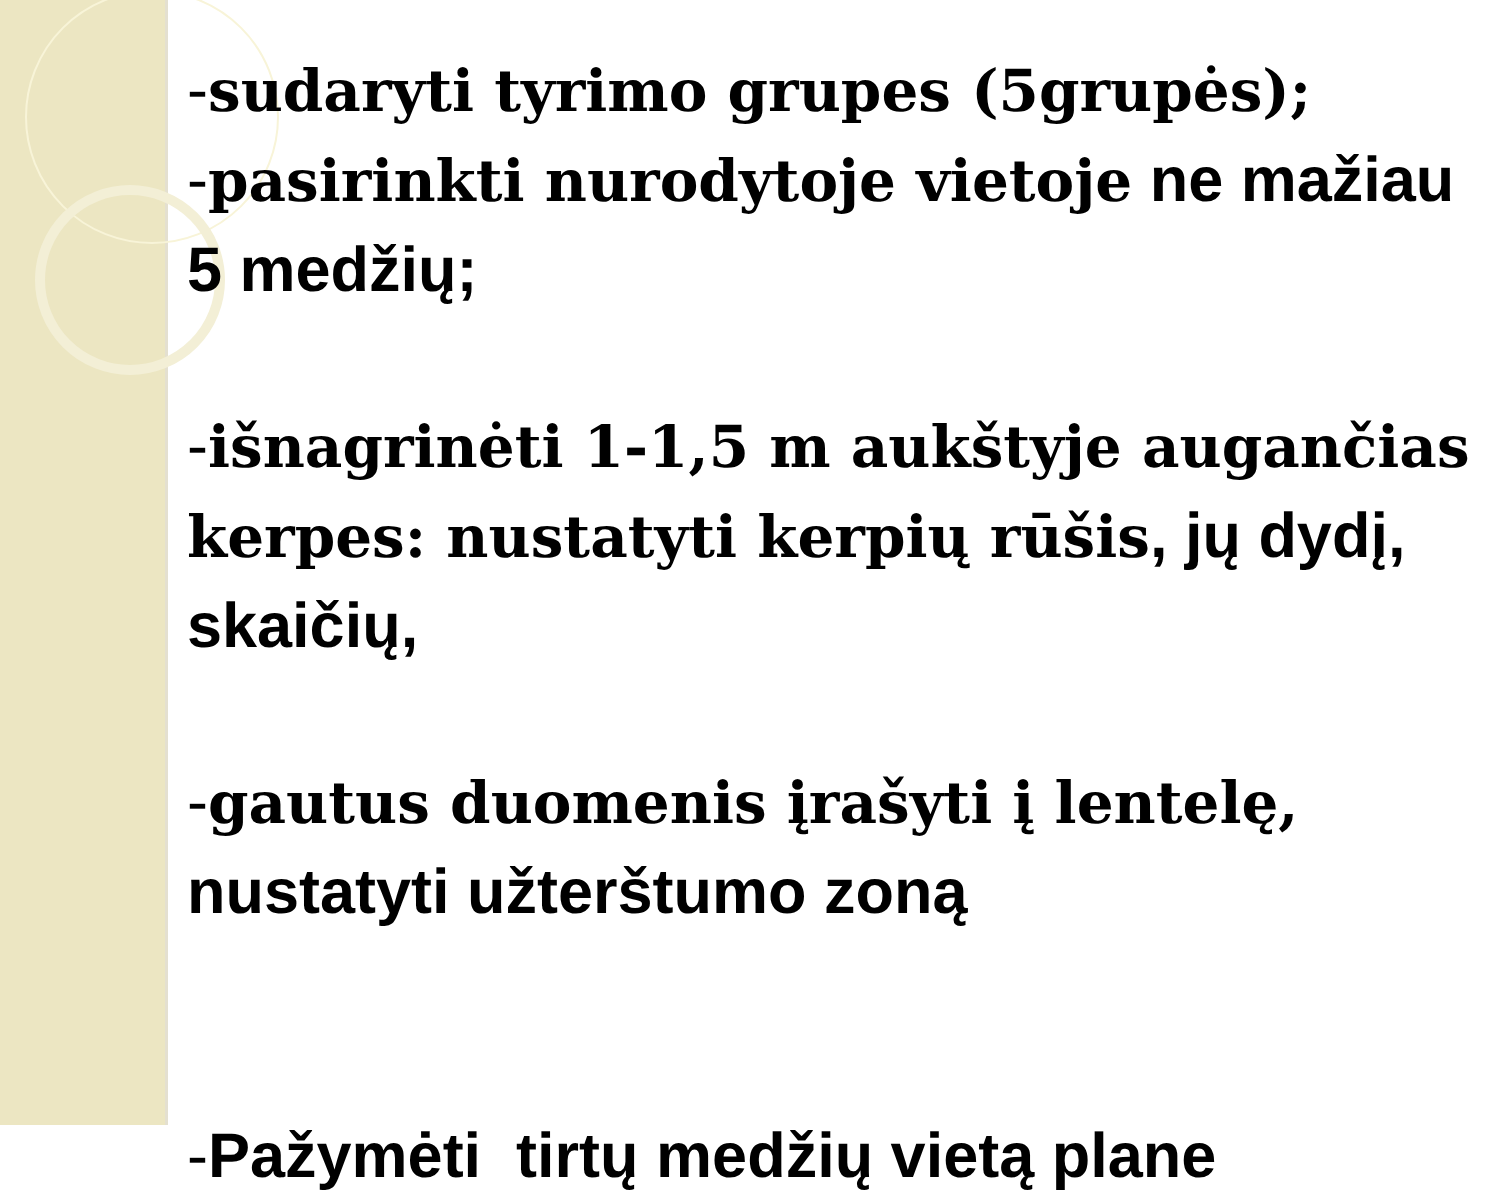-sudaryti tyrimo grupes (5grupės);
-pasirinkti nurodytoje vietoje ne mažiau 5 medžių;
-išnagrinėti 1-1,5 m aukštyje augančias kerpes: nustatyti kerpių rūšis, jų dydį, skaičių,
-gautus duomenis įrašyti į lentelę, nustatyti užterštumo zoną
-Pažymėti tirtų medžių vietą plane